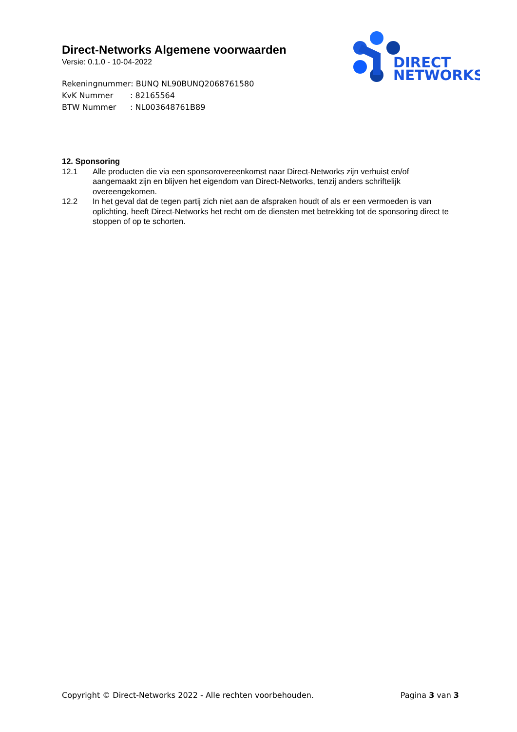Direct-Networks Algemene voorwaarden
Versie: 0.1.0 - 10-04-2022
Rekeningnummer: BUNQ NL90BUNQ2068761580
KvK Nummer: 82165564
BTW Nummer: NL003648761B89
DIRECT
NETWORKS
12. Sponsoring
12.1 Alle producten die via een sponsorovereenkomst naar Direct-Networks zijn verhuist en/of aangemaakt zijn en blijven het eigendom van Direct-Networks, tenzij anders schriftelijk overeengekomen.
12.2 In het geval dat de tegen partij zich niet aan de afspraken houdt of als er een vermoeden is van oplichting, heeft Direct-Networks het recht om de diensten met betrekking tot de sponsoring direct te stoppen of op te schorten.
Copyright © Direct-Networks 2022 - Alle rechten voorbehouden.
Pagina 3 van 3